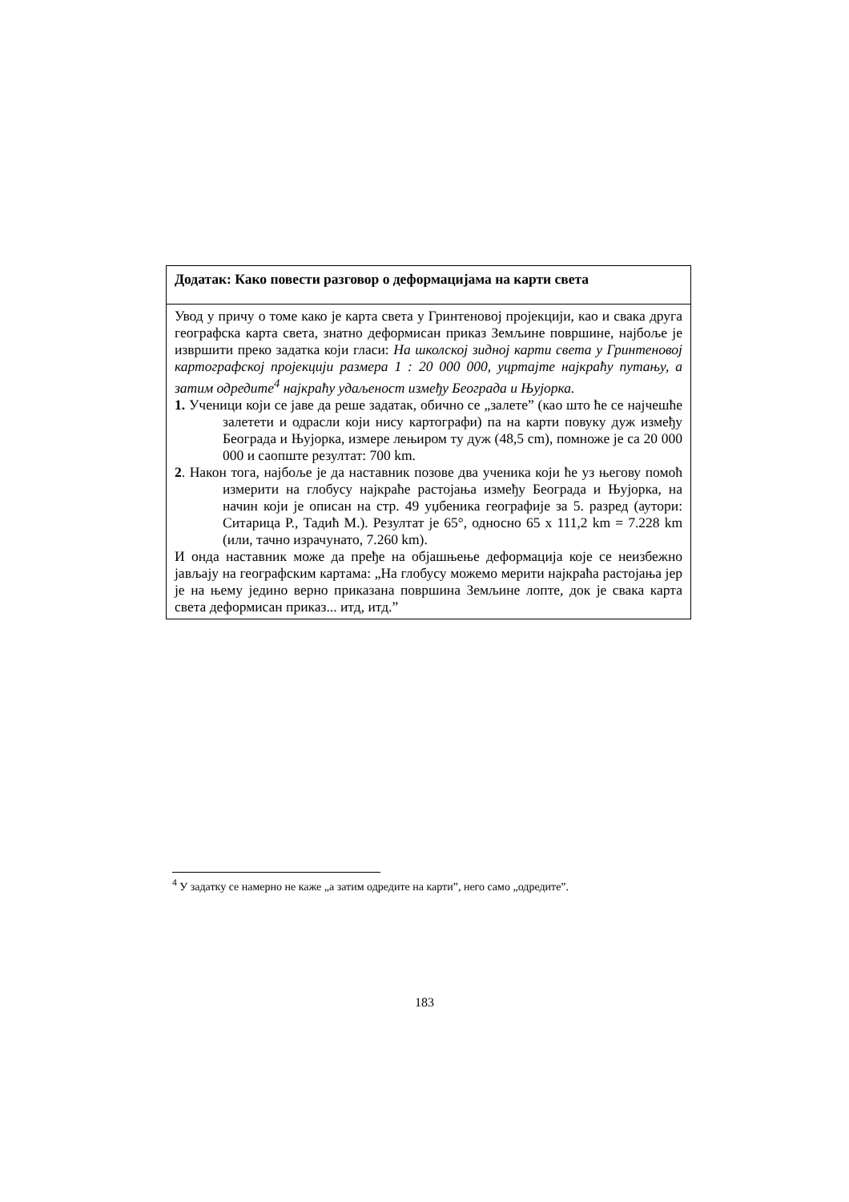| Додатак: Како повести разговор о деформацијама на карти света |
| --- |
| Увод у причу о томе како је карта света у Гринтеновој пројекцији, као и свака друга географска карта света, знатно деформисан приказ Земљине површине, најбоље је извршити преко задатка који гласи: На школској зидној карти света у Гринтеновој картографској пројекцији размера 1 : 20 000 000, уцртајте најкраћу путању, а затим одредите<sup>4</sup> најкраћу удаљеност између Београда и Њујорка. 1. Ученици који се јаве да реше задатак, обично се „залете” (као што ће се најчешће залетети и одрасли који нису картографи) па на карти повуку дуж између Београда и Њујорка, измере лењиром ту дуж (48,5 cm), помноже је са 20 000 000 и саопште резултат: 700 km. 2 . Након тога, најбоље је да наставник позове два ученика који ће уз његову помоћ измерити на глобусу најкраће растојања између Београда и Њујорка, на начин који је описан на стр. 49 уџбеника географије за 5. разред (аутори: Ситарица Р., Тадић М.). Резултат је 65°, односно 65 x 111,2 km = 7.228 km (или, тачно израчунато, 7.260 km). И онда наставник може да пређе на објашњење деформација које се неизбежно јављају на географским картама: „На глобусу можемо мерити најкраћа растојања јер је на њему једино верно приказана површина Земљине лопте, док је свака карта света деформисан приказ... итд, итд.” |
<sup>4</sup> У задатку се намерно не каже „а затим одредите на карти”, него само „одредите”.
183